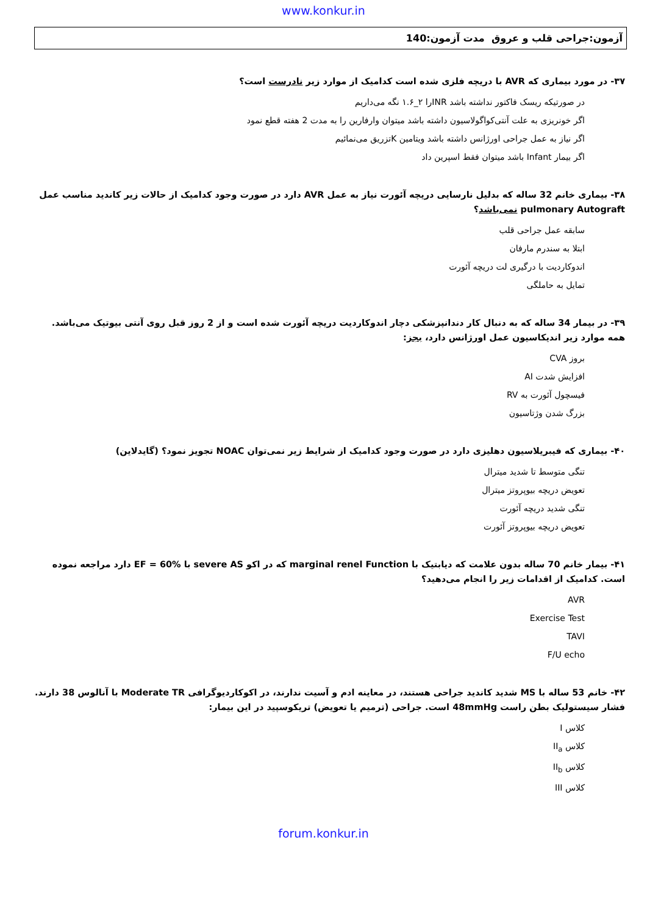www.konkur.in
آزمون:جراحی قلب و عروق مدت آزمون:140
۳۷- در مورد بیماری که AVR با دریچه فلزی شده است کدامیک از موارد زیر نادرست است؟
در صورتیکه ریسک فاکتور نداشته باشد INRرا ۲_۱.۶ نگه می‌داریم
اگر خونریزی به علت آنتی‌کواگولاسیون داشته باشد میتوان وارفارین را به مدت 2 هفته قطع نمود
اگر نیاز به عمل جراحی اورژانس داشته باشد ویتامین Kتزریق می‌نمائیم
اگر بیمار Infant باشد میتوان فقط اسپرین داد
۳۸- بیماری خانم 32 ساله که بدلیل نارسایی دریچه آئورت نیاز به عمل AVR دارد در صورت وجود کدامیک از حالات زیر کاندید مناسب عمل pulmonary Autograft نمی‌باشد؟
سابقه عمل جراحی قلب
ابتلا به سندرم مارفان
اندوکاردیت با درگیری لت دریچه آئورت
تمایل به حاملگی
۳۹- در بیمار 34 ساله که به دنبال کار دندانپزشکی دچار اندوکاردیت دریچه آئورت شده است و از 2 روز قبل روی آنتی بیوتیک می‌باشد. همه موارد زیر اندیکاسیون عمل اورژانس دارد، بجز:
بروز CVA
افزایش شدت AI
فیسچول آئورت به RV
بزرگ شدن وژتاسیون
۴۰- بیماری که فیبریلاسیون دهلیزی دارد در صورت وجود کدامیک از شرایط زیر نمی‌توان NOAC تجویز نمود؟ (گایدلاین)
تنگی متوسط تا شدید میترال
تعویض دریچه بیوپروتز میترال
تنگی شدید دریچه آئورت
تعویض دریچه بیوپروتز آئورت
۴۱- بیمار خانم 70 ساله بدون علامت که دیابتیک با marginal renel Function که در اکو severe AS با EF = 60% دارد مراجعه نموده است. کدامیک از اقدامات زیر را انجام می‌دهید؟
AVR
Exercise Test
TAVI
F/U echo
۴۲- خانم 53 ساله با MS شدید کاندید جراحی هستند، در معاینه ادم و آسیت ندارند، در اکوکاردیوگرافی Moderate TR با آنالوس 38 دارند. فشار سیستولیک بطن راست 48mmHg است. جراحی (ترمیم یا تعویض) تریکوسپید در این بیمار:
کلاس I
کلاس II<sub>a</sub>
کلاس II<sub>b</sub>
کلاس III
forum.konkur.in